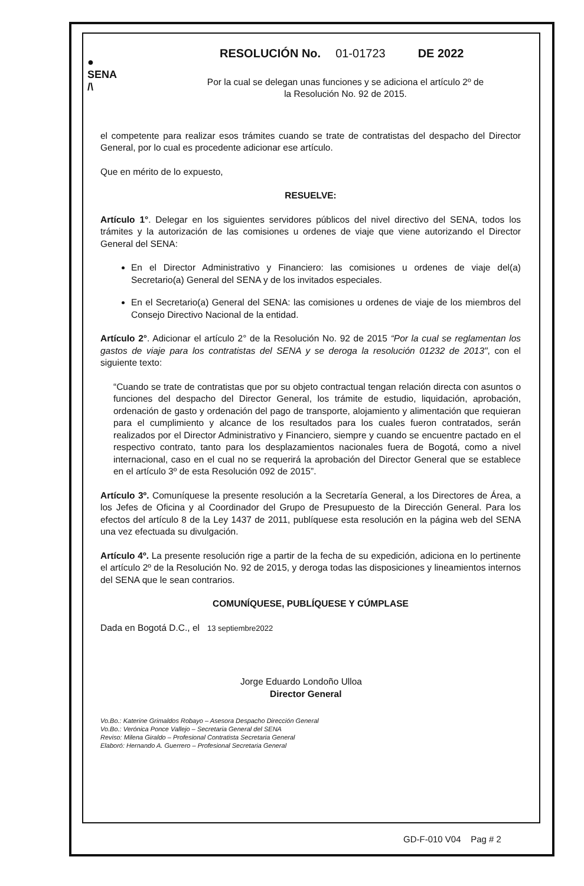●
SENA
/\
RESOLUCIÓN No. 01-01723 DE 2022
Por la cual se delegan unas funciones y se adiciona el artículo 2º de la Resolución No. 92 de 2015.
el competente para realizar esos trámites cuando se trate de contratistas del despacho del Director General, por lo cual es procedente adicionar ese artículo.
Que en mérito de lo expuesto,
RESUELVE:
Artículo 1°. Delegar en los siguientes servidores públicos del nivel directivo del SENA, todos los trámites y la autorización de las comisiones u ordenes de viaje que viene autorizando el Director General del SENA:
En el Director Administrativo y Financiero: las comisiones u ordenes de viaje del(a) Secretario(a) General del SENA y de los invitados especiales.
En el Secretario(a) General del SENA: las comisiones u ordenes de viaje de los miembros del Consejo Directivo Nacional de la entidad.
Artículo 2°. Adicionar el artículo 2° de la Resolución No. 92 de 2015 “Por la cual se reglamentan los gastos de viaje para los contratistas del SENA y se deroga la resolución 01232 de 2013", con el siguiente texto:
“Cuando se trate de contratistas que por su objeto contractual tengan relación directa con asuntos o funciones del despacho del Director General, los trámite de estudio, liquidación, aprobación, ordenación de gasto y ordenación del pago de transporte, alojamiento y alimentación que requieran para el cumplimiento y alcance de los resultados para los cuales fueron contratados, serán realizados por el Director Administrativo y Financiero, siempre y cuando se encuentre pactado en el respectivo contrato, tanto para los desplazamientos nacionales fuera de Bogotá, como a nivel internacional, caso en el cual no se requerirá la aprobación del Director General que se establece en el artículo 3º de esta Resolución 092 de 2015”.
Artículo 3º. Comuníquese la presente resolución a la Secretaría General, a los Directores de Área, a los Jefes de Oficina y al Coordinador del Grupo de Presupuesto de la Dirección General. Para los efectos del artículo 8 de la Ley 1437 de 2011, publíquese esta resolución en la página web del SENA una vez efectuada su divulgación.
Artículo 4º. La presente resolución rige a partir de la fecha de su expedición, adiciona en lo pertinente el artículo 2º de la Resolución No. 92 de 2015, y deroga todas las disposiciones y lineamientos internos del SENA que le sean contrarios.
COMUNÍQUESE, PUBLÍQUESE Y CÚMPLASE
Dada en Bogotá D.C., el 13 septiembre2022
Jorge Eduardo Londoño Ulloa
Director General
Vo.Bo.: Katerine Grimaldos Robayo – Asesora Despacho Dirección General
Vo.Bo.: Verónica Ponce Vallejo – Secretaria General del SENA
Reviso: Milena Giraldo – Profesional Contratista Secretaria General
Elaboró: Hernando A. Guerrero – Profesional Secretaria General
GD-F-010 V04 Pag # 2